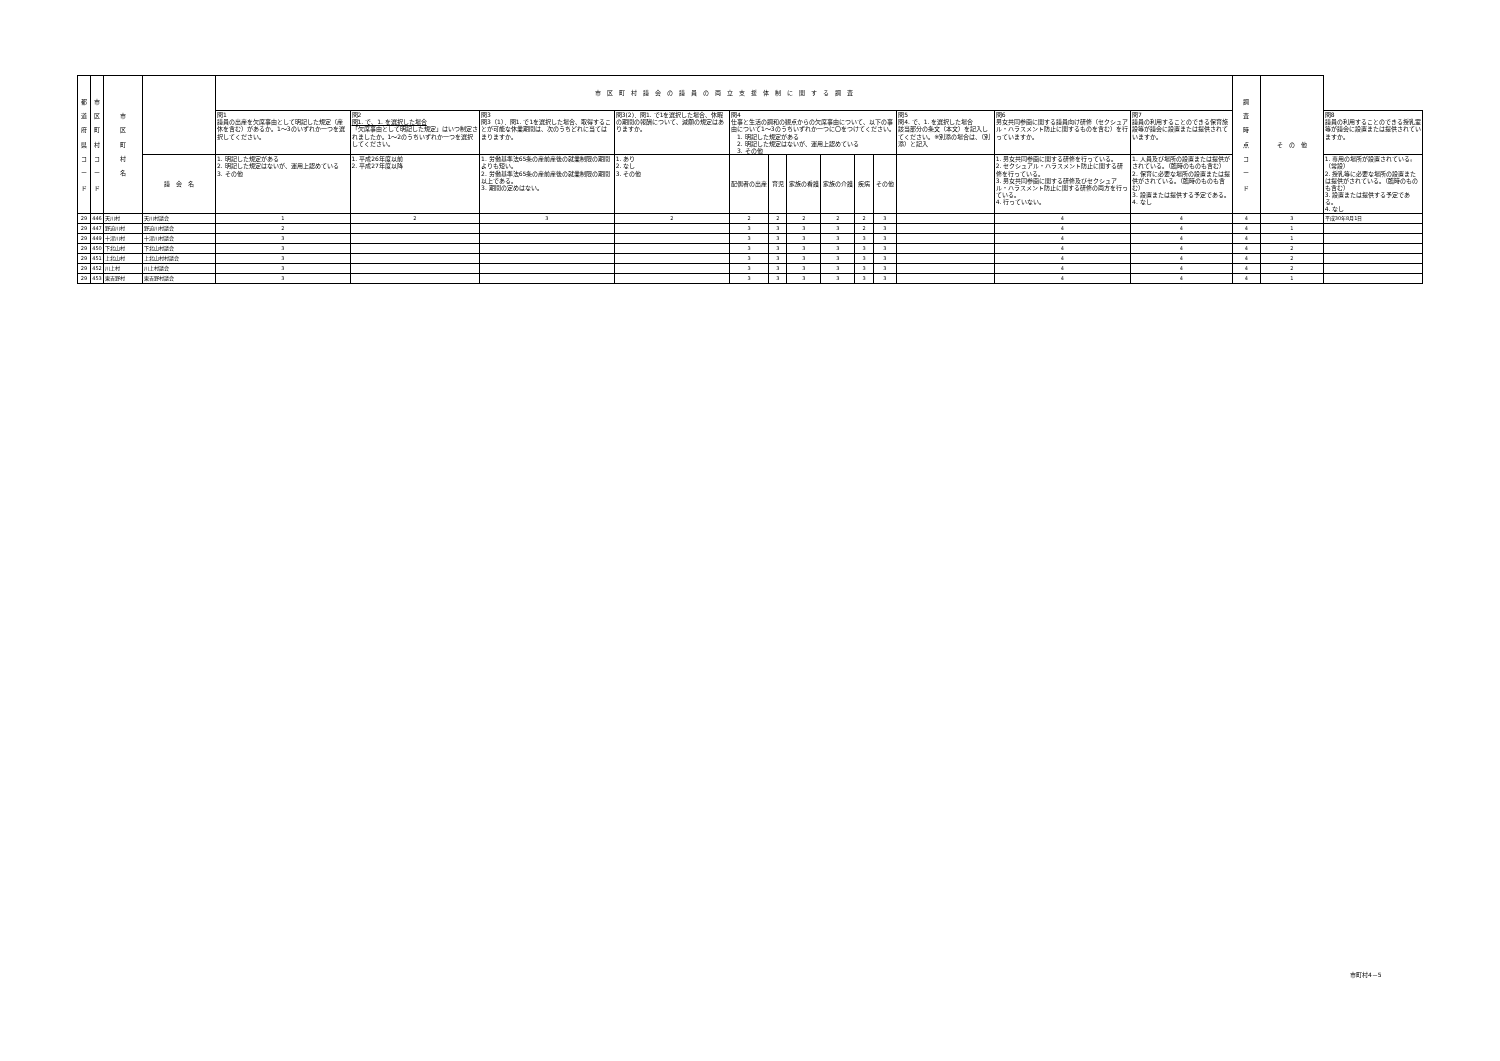| 都 道 府 県 コ ー ド | 市 区 町 村 コ ー ド | 市 区 町 村 名 | | 市 区 町 村 議 会 の 議 員 の 両 立 支 援 体 制 に 関 す る 調 査 | | | | | | | | | | | | | 調 査 時 点 コ ー ド | そ の 他 | |
| --- | --- | --- | --- | --- | --- | --- | --- | --- | --- | --- | --- | --- | --- | --- | --- | --- | --- | --- | --- |
| | | | | 問1 議員の出産を欠席事由として明記した規定（産休を含む）があるか。1～3のいずれか一つを選択してください。 | 問2 問1. で、1. を選択した場合 「欠席事由として明記した規定」はいつ制定されましたか。1～2のうちいずれか一つを選択してください。 | 問3 問3（1）．問1. で1を選択した場合、取得することが可能な休業期間は、次のうちどれに当てはまりますか。 | 問3(2)．問1. で1を選択した場合、休暇の期間の報酬について、減額の規定はありますか。 | 問4 仕事と生活の調和の観点からの欠席事由について、以下の事由について1～3のうちいずれか一つに〇をつけてください。 1. 明記した規定がある 2. 明記した規定はないが、運用上認めている 3. その他 | | | | | | 問5 問4. で、1. を選択した場合 該当部分の条文（本文）を記入してください。※別添の場合は、（別添）と記入 | 問6 男女共同参画に関する議員向け研修（セクシュアル・ハラスメント防止に関するものを含む）を行っていますか。 | 問7 議員の利用することのできる保育施設等が議会に設置または提供されていますか。 | | | 問8 議員の利用することのできる授乳室等が議会に設置または提供されていますか。 |
| | | | 議 会 名 | 1. 明記した規定がある 2. 明記した規定はないが、運用上認めている 3. その他 | 1. 平成26年度以前 2. 平成27年度以降 | 1. 労働基準法65条の産前産後の就業制限の期間よりも短い。 2. 労働基準法65条の産前産後の就業制限の期間以上である。 3. 期間の定めはない。 | 1. あり 2. なし 3. その他 | 配偶者の出産 | 育児 | 家族の看護 | 家族の介護 | 疾病 | その他 | | 1. 男女共同参画に関する研修を行っている。 2. セクシュアル・ハラスメント防止に関する研修を行っている。 3. 男女共同参画に関する研修及びセクシュアル・ハラスメント防止に関する研修の両方を行っている。 4. 行っていない。 | 1. 人員及び場所の設置または提供がされている。（臨時のものも含む） 2. 保育に必要な場所の設置または提供がされている。（臨時のものも含む） 3. 設置または提供する予定である。 4. なし | | | 1. 専用の場所が設置されている。（常設） 2. 授乳等に必要な場所の設置または提供がされている。（臨時のものも含む） 3. 設置または提供する予定である。 4. なし |
| 29 | 446 | 天川村 | 天川村議会 | 1 | 2 | 3 | 2 | 2 | 2 | 2 | 2 | 2 | 3 | | 4 | 4 | 4 | 3 | 平成30年8月1日 |
| 29 | 447 | 野迫川村 | 野迫川村議会 | 2 | | | | 3 | 3 | 3 | 3 | 2 | 3 | | 4 | 4 | 4 | 1 | |
| 29 | 449 | 十津川村 | 十津川村議会 | 3 | | | | 3 | 3 | 3 | 3 | 3 | 3 | | 4 | 4 | 4 | 1 | |
| 29 | 450 | 下北山村 | 下北山村議会 | 3 | | | | 3 | 3 | 3 | 3 | 3 | 3 | | 4 | 4 | 4 | 2 | |
| 29 | 451 | 上北山村 | 上北山村村議会 | 3 | | | | 3 | 3 | 3 | 3 | 3 | 3 | | 4 | 4 | 4 | 2 | |
| 29 | 452 | 川上村 | 川上村議会 | 3 | | | | 3 | 3 | 3 | 3 | 3 | 3 | | 4 | 4 | 4 | 2 | |
| 29 | 453 | 東吉野村 | 東吉野村議会 | 3 | | | | 3 | 3 | 3 | 3 | 3 | 3 | | 4 | 4 | 4 | 1 | |
市町村4－5